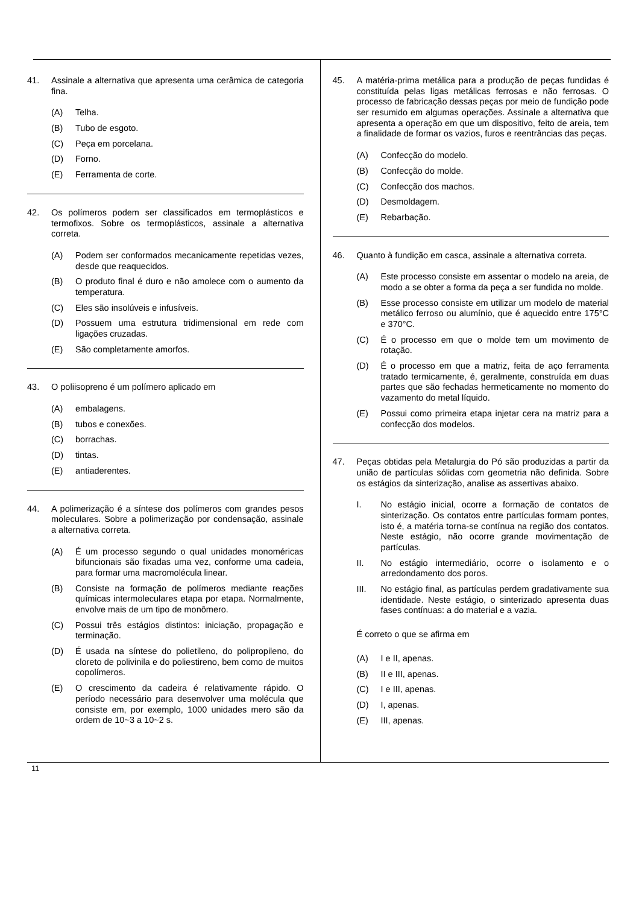41. Assinale a alternativa que apresenta uma cerâmica de categoria fina.
(A) Telha.
(B) Tubo de esgoto.
(C) Peça em porcelana.
(D) Forno.
(E) Ferramenta de corte.
42. Os polímeros podem ser classificados em termoplásticos e termofixos. Sobre os termoplásticos, assinale a alternativa correta.
(A) Podem ser conformados mecanicamente repetidas vezes, desde que reaquecidos.
(B) O produto final é duro e não amolece com o aumento da temperatura.
(C) Eles são insolúveis e infusíveis.
(D) Possuem uma estrutura tridimensional em rede com ligações cruzadas.
(E) São completamente amorfos.
43. O poliisopreno é um polímero aplicado em
(A) embalagens.
(B) tubos e conexões.
(C) borrachas.
(D) tintas.
(E) antiaderentes.
44. A polimerização é a síntese dos polímeros com grandes pesos moleculares. Sobre a polimerização por condensação, assinale a alternativa correta.
(A) É um processo segundo o qual unidades monoméricas bifuncionais são fixadas uma vez, conforme uma cadeia, para formar uma macromolécula linear.
(B) Consiste na formação de polímeros mediante reações químicas intermoleculares etapa por etapa. Normalmente, envolve mais de um tipo de monômero.
(C) Possui três estágios distintos: iniciação, propagação e terminação.
(D) É usada na síntese do polietileno, do polipropileno, do cloreto de polivinila e do poliestireno, bem como de muitos copolímeros.
(E) O crescimento da cadeira é relativamente rápido. O período necessário para desenvolver uma molécula que consiste em, por exemplo, 1000 unidades mero são da ordem de 10~3 a 10~2 s.
45. A matéria-prima metálica para a produção de peças fundidas é constituída pelas ligas metálicas ferrosas e não ferrosas. O processo de fabricação dessas peças por meio de fundição pode ser resumido em algumas operações. Assinale a alternativa que apresenta a operação em que um dispositivo, feito de areia, tem a finalidade de formar os vazios, furos e reentrâncias das peças.
(A) Confecção do modelo.
(B) Confecção do molde.
(C) Confecção dos machos.
(D) Desmoldagem.
(E) Rebarbação.
46. Quanto à fundição em casca, assinale a alternativa correta.
(A) Este processo consiste em assentar o modelo na areia, de modo a se obter a forma da peça a ser fundida no molde.
(B) Esse processo consiste em utilizar um modelo de material metálico ferroso ou alumínio, que é aquecido entre 175°C e 370°C.
(C) É o processo em que o molde tem um movimento de rotação.
(D) É o processo em que a matriz, feita de aço ferramenta tratado termicamente, é, geralmente, construída em duas partes que são fechadas hermeticamente no momento do vazamento do metal líquido.
(E) Possui como primeira etapa injetar cera na matriz para a confecção dos modelos.
47. Peças obtidas pela Metalurgia do Pó são produzidas a partir da união de partículas sólidas com geometria não definida. Sobre os estágios da sinterização, analise as assertivas abaixo.
I. No estágio inicial, ocorre a formação de contatos de sinterização. Os contatos entre partículas formam pontes, isto é, a matéria torna-se contínua na região dos contatos. Neste estágio, não ocorre grande movimentação de partículas.
II. No estágio intermediário, ocorre o isolamento e o arredondamento dos poros.
III. No estágio final, as partículas perdem gradativamente sua identidade. Neste estágio, o sinterizado apresenta duas fases contínuas: a do material e a vazia.
É correto o que se afirma em
(A) I e II, apenas.
(B) II e III, apenas.
(C) I e III, apenas.
(D) I, apenas.
(E) III, apenas.
11